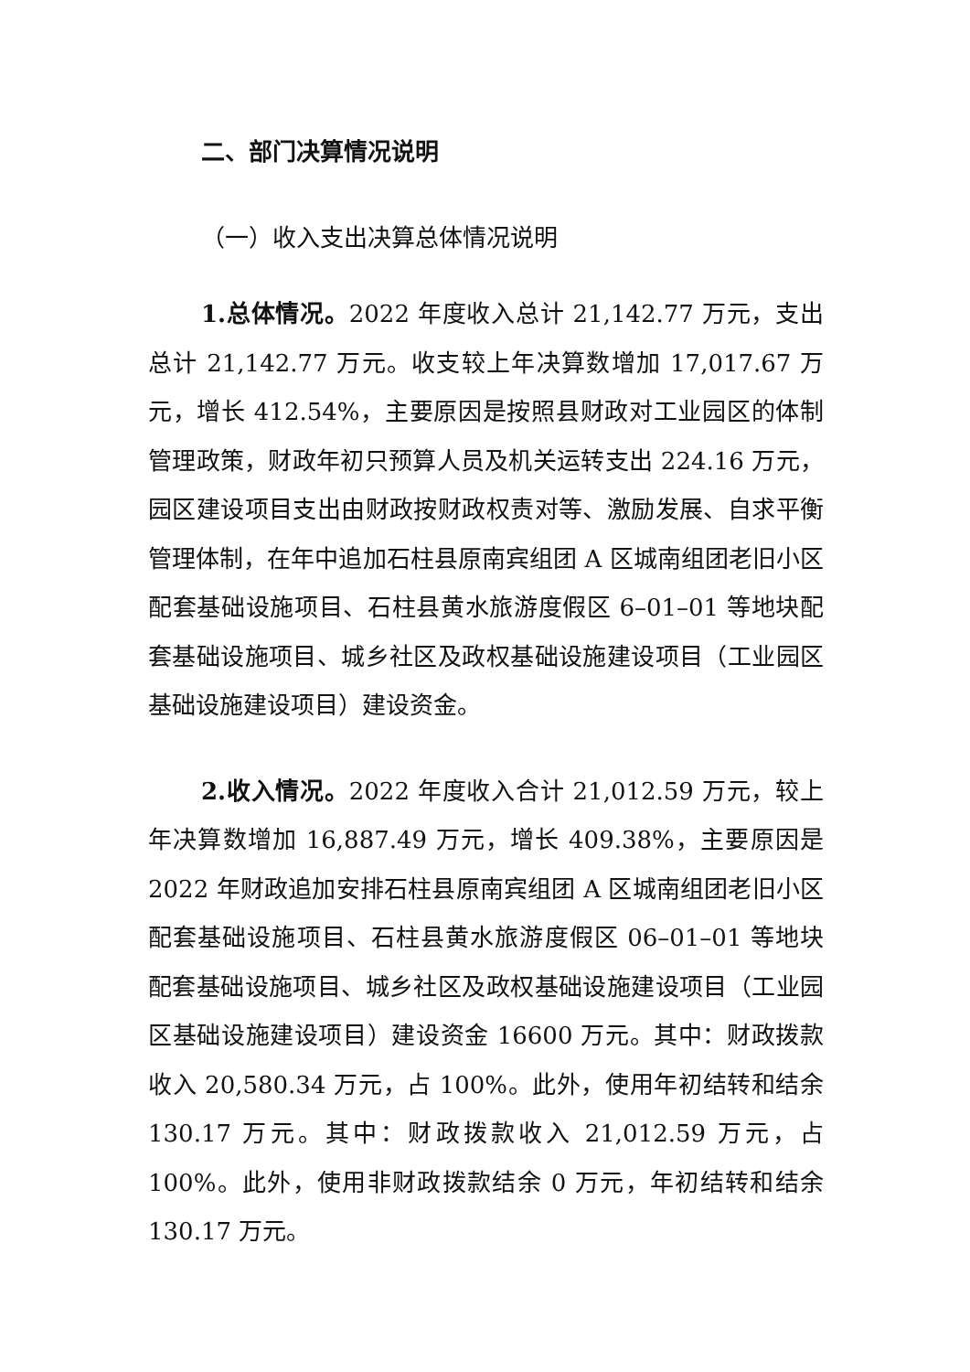二、部门决算情况说明
（一）收入支出决算总体情况说明
1.总体情况。2022 年度收入总计 21,142.77 万元，支出总计 21,142.77 万元。收支较上年决算数增加 17,017.67 万元，增长 412.54%，主要原因是按照县财政对工业园区的体制管理政策，财政年初只预算人员及机关运转支出 224.16 万元，园区建设项目支出由财政按财政权责对等、激励发展、自求平衡管理体制，在年中追加石柱县原南宾组团 A 区城南组团老旧小区配套基础设施项目、石柱县黄水旅游度假区 6–01–01 等地块配套基础设施项目、城乡社区及政权基础设施建设项目（工业园区基础设施建设项目）建设资金。
2.收入情况。2022 年度收入合计 21,012.59 万元，较上年决算数增加 16,887.49 万元，增长 409.38%，主要原因是 2022 年财政追加安排石柱县原南宾组团 A 区城南组团老旧小区配套基础设施项目、石柱县黄水旅游度假区 06–01–01 等地块配套基础设施项目、城乡社区及政权基础设施建设项目（工业园区基础设施建设项目）建设资金 16600 万元。其中：财政拨款收入 20,580.34 万元，占 100%。此外，使用年初结转和结余 130.17 万元。其中：财政拨款收入 21,012.59 万元，占 100%。此外，使用非财政拨款结余 0 万元，年初结转和结余 130.17 万元。